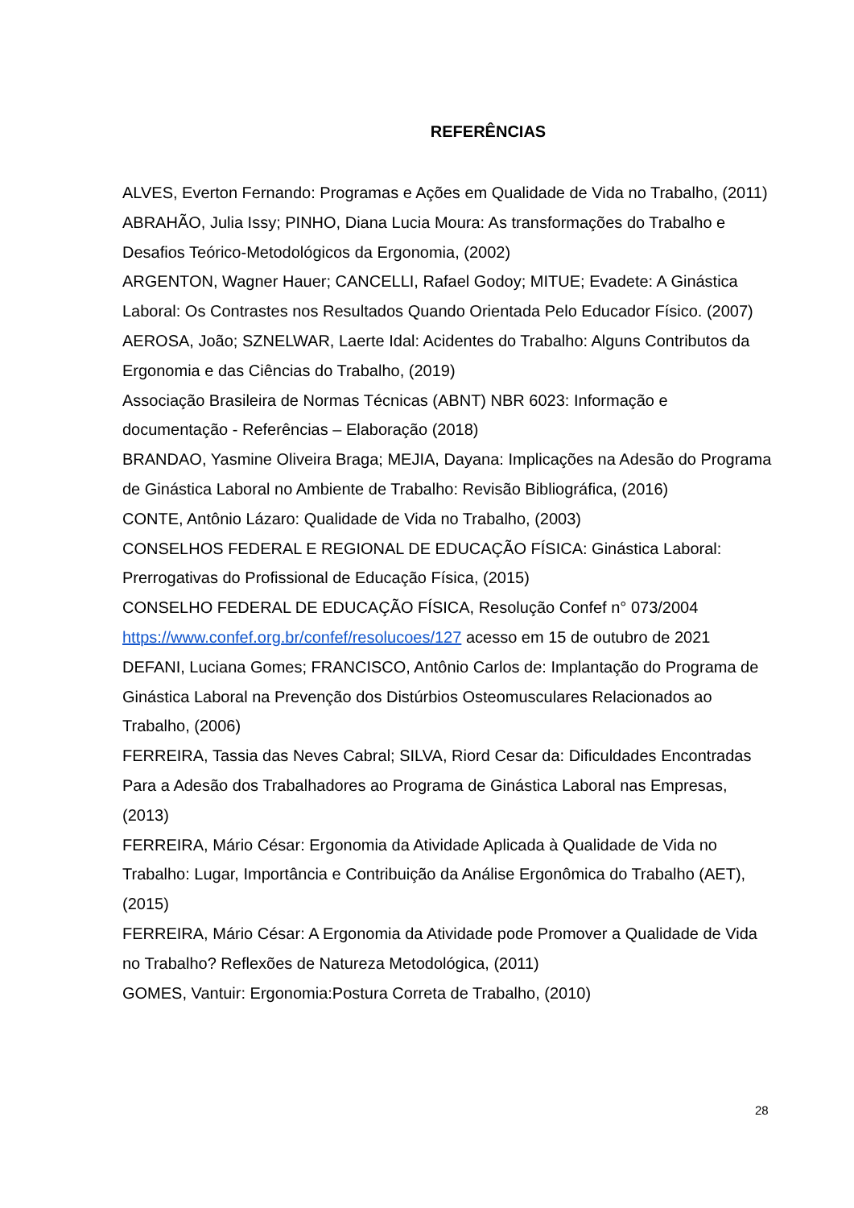REFERÊNCIAS
ALVES, Everton Fernando: Programas e Ações em Qualidade de Vida no Trabalho, (2011)
ABRAHÃO, Julia Issy; PINHO, Diana Lucia Moura: As transformações do Trabalho e Desafios Teórico-Metodológicos da Ergonomia, (2002)
ARGENTON, Wagner Hauer; CANCELLI, Rafael Godoy; MITUE; Evadete: A Ginástica Laboral: Os Contrastes nos Resultados Quando Orientada Pelo Educador Físico. (2007)
AEROSA, João; SZNELWAR, Laerte Idal: Acidentes do Trabalho: Alguns Contributos da Ergonomia e das Ciências do Trabalho, (2019)
Associação Brasileira de Normas Técnicas (ABNT) NBR 6023: Informação e documentação - Referências – Elaboração (2018)
BRANDAO, Yasmine Oliveira Braga; MEJIA, Dayana: Implicações na Adesão do Programa de Ginástica Laboral no Ambiente de Trabalho: Revisão Bibliográfica, (2016)
CONTE, Antônio Lázaro: Qualidade de Vida no Trabalho, (2003)
CONSELHOS FEDERAL E REGIONAL DE EDUCAÇÃO FÍSICA: Ginástica Laboral: Prerrogativas do Profissional de Educação Física, (2015)
CONSELHO FEDERAL DE EDUCAÇÃO FÍSICA, Resolução Confef n° 073/2004 https://www.confef.org.br/confef/resolucoes/127 acesso em 15 de outubro de 2021
DEFANI, Luciana Gomes; FRANCISCO, Antônio Carlos de: Implantação do Programa de Ginástica Laboral na Prevenção dos Distúrbios Osteomusculares Relacionados ao Trabalho, (2006)
FERREIRA, Tassia das Neves Cabral; SILVA, Riord Cesar da: Dificuldades Encontradas Para a Adesão dos Trabalhadores ao Programa de Ginástica Laboral nas Empresas, (2013)
FERREIRA, Mário César: Ergonomia da Atividade Aplicada à Qualidade de Vida no Trabalho: Lugar, Importância e Contribuição da Análise Ergonômica do Trabalho (AET), (2015)
FERREIRA, Mário César: A Ergonomia da Atividade pode Promover a Qualidade de Vida no Trabalho? Reflexões de Natureza Metodológica, (2011)
GOMES, Vantuir: Ergonomia:Postura Correta de Trabalho, (2010)
28